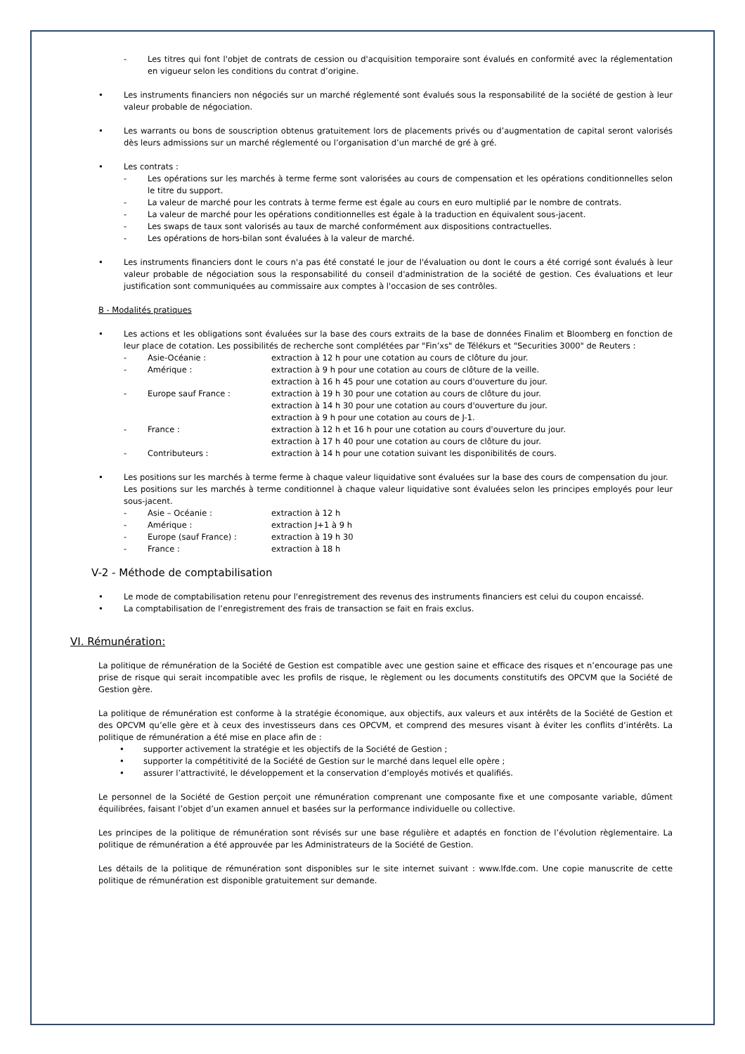- Les titres qui font l'objet de contrats de cession ou d'acquisition temporaire sont évalués en conformité avec la réglementation en vigueur selon les conditions du contrat d’origine.
• Les instruments financiers non négociés sur un marché réglementé sont évalués sous la responsabilité de la société de gestion à leur valeur probable de négociation.
• Les warrants ou bons de souscription obtenus gratuitement lors de placements privés ou d’augmentation de capital seront valorisés dès leurs admissions sur un marché réglementé ou l’organisation d’un marché de gré à gré.
• Les contrats :
- Les opérations sur les marchés à terme ferme sont valorisées au cours de compensation et les opérations conditionnelles selon le titre du support.
- La valeur de marché pour les contrats à terme ferme est égale au cours en euro multiplié par le nombre de contrats.
- La valeur de marché pour les opérations conditionnelles est égale à la traduction en équivalent sous-jacent.
- Les swaps de taux sont valorisés au taux de marché conformément aux dispositions contractuelles.
- Les opérations de hors-bilan sont évaluées à la valeur de marché.
• Les instruments financiers dont le cours n'a pas été constaté le jour de l'évaluation ou dont le cours a été corrigé sont évalués à leur valeur probable de négociation sous la responsabilité du conseil d'administration de la société de gestion. Ces évaluations et leur justification sont communiquées au commissaire aux comptes à l'occasion de ses contrôles.
B - Modalités pratiques
• Les actions et les obligations sont évaluées sur la base des cours extraits de la base de données Finalim et Bloomberg en fonction de leur place de cotation. Les possibilités de recherche sont complétées par "Fin’xs" de Télékurs et "Securities 3000" de Reuters :
- Asie-Océanie : extraction à 12 h pour une cotation au cours de clôture du jour.
- Amérique : extraction à 9 h pour une cotation au cours de clôture de la veille.
extraction à 16 h 45 pour une cotation au cours d'ouverture du jour.
- Europe sauf France : extraction à 19 h 30 pour une cotation au cours de clôture du jour.
extraction à 14 h 30 pour une cotation au cours d'ouverture du jour.
extraction à 9 h pour une cotation au cours de J-1.
- France : extraction à 12 h et 16 h pour une cotation au cours d'ouverture du jour.
extraction à 17 h 40 pour une cotation au cours de clôture du jour.
- Contributeurs : extraction à 14 h pour une cotation suivant les disponibilités de cours.
• Les positions sur les marchés à terme ferme à chaque valeur liquidative sont évaluées sur la base des cours de compensation du jour.
Les positions sur les marchés à terme conditionnel à chaque valeur liquidative sont évaluées selon les principes employés pour leur sous-jacent.
- Asie – Océanie : extraction à 12 h
- Amérique : extraction J+1 à 9 h
- Europe (sauf France) : extraction à 19 h 30
- France : extraction à 18 h
V-2 - Méthode de comptabilisation
• Le mode de comptabilisation retenu pour l'enregistrement des revenus des instruments financiers est celui du coupon encaissé.
• La comptabilisation de l’enregistrement des frais de transaction se fait en frais exclus.
VI. Rémunération:
La politique de rémunération de la Société de Gestion est compatible avec une gestion saine et efficace des risques et n’encourage pas une prise de risque qui serait incompatible avec les profils de risque, le règlement ou les documents constitutifs des OPCVM que la Société de Gestion gère.
La politique de rémunération est conforme à la stratégie économique, aux objectifs, aux valeurs et aux intérêts de la Société de Gestion et des OPCVM qu’elle gère et à ceux des investisseurs dans ces OPCVM, et comprend des mesures visant à éviter les conflits d’intérêts. La politique de rémunération a été mise en place afin de :
• supporter activement la stratégie et les objectifs de la Société de Gestion ;
• supporter la compétitivité de la Société de Gestion sur le marché dans lequel elle opère ;
• assurer l’attractivité, le développement et la conservation d’employés motivés et qualifiés.
Le personnel de la Société de Gestion perçoit une rémunération comprenant une composante fixe et une composante variable, dûment équilibrées, faisant l’objet d’un examen annuel et basées sur la performance individuelle ou collective.
Les principes de la politique de rémunération sont révisés sur une base régulière et adaptés en fonction de l’évolution règlementaire. La politique de rémunération a été approuvée par les Administrateurs de la Société de Gestion.
Les détails de la politique de rémunération sont disponibles sur le site internet suivant : www.lfde.com. Une copie manuscrite de cette politique de rémunération est disponible gratuitement sur demande.